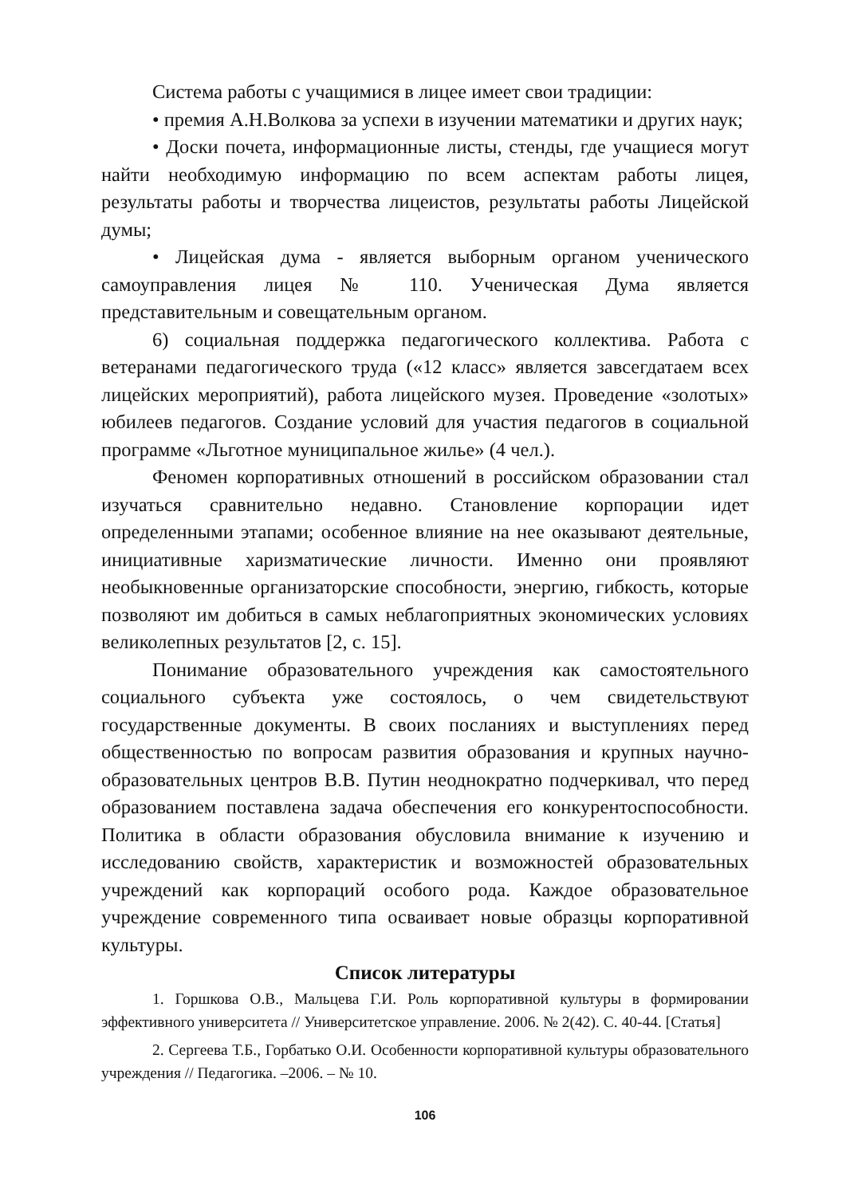Система работы с учащимися в лицее имеет свои традиции:
• премия А.Н.Волкова за успехи в изучении математики и других наук;
• Доски почета, информационные листы, стенды, где учащиеся могут найти необходимую информацию по всем аспектам работы лицея, результаты работы и творчества лицеистов, результаты работы Лицейской думы;
• Лицейская дума - является выборным органом ученического самоуправления лицея № 110. Ученическая Дума является представительным и совещательным органом.
6) социальная поддержка педагогического коллектива. Работа с ветеранами педагогического труда («12 класс» является завсегдатаем всех лицейских мероприятий), работа лицейского музея. Проведение «золотых» юбилеев педагогов. Создание условий для участия педагогов в социальной программе «Льготное муниципальное жилье» (4 чел.).
Феномен корпоративных отношений в российском образовании стал изучаться сравнительно недавно. Становление корпорации идет определенными этапами; особенное влияние на нее оказывают деятельные, инициативные харизматические личности. Именно они проявляют необыкновенные организаторские способности, энергию, гибкость, которые позволяют им добиться в самых неблагоприятных экономических условиях великолепных результатов [2, с. 15].
Понимание образовательного учреждения как самостоятельного социального субъекта уже состоялось, о чем свидетельствуют государственные документы. В своих посланиях и выступлениях перед общественностью по вопросам развития образования и крупных научно-образовательных центров В.В. Путин неоднократно подчеркивал, что перед образованием поставлена задача обеспечения его конкурентоспособности. Политика в области образования обусловила внимание к изучению и исследованию свойств, характеристик и возможностей образовательных учреждений как корпораций особого рода. Каждое образовательное учреждение современного типа осваивает новые образцы корпоративной культуры.
Список литературы
1. Горшкова О.В., Мальцева Г.И. Роль корпоративной культуры в формировании эффективного университета // Университетское управление. 2006. № 2(42). С. 40-44. [Статья]
2. Сергеева Т.Б., Горбатько О.И. Особенности корпоративной культуры образовательного учреждения // Педагогика. –2006. – № 10.
106